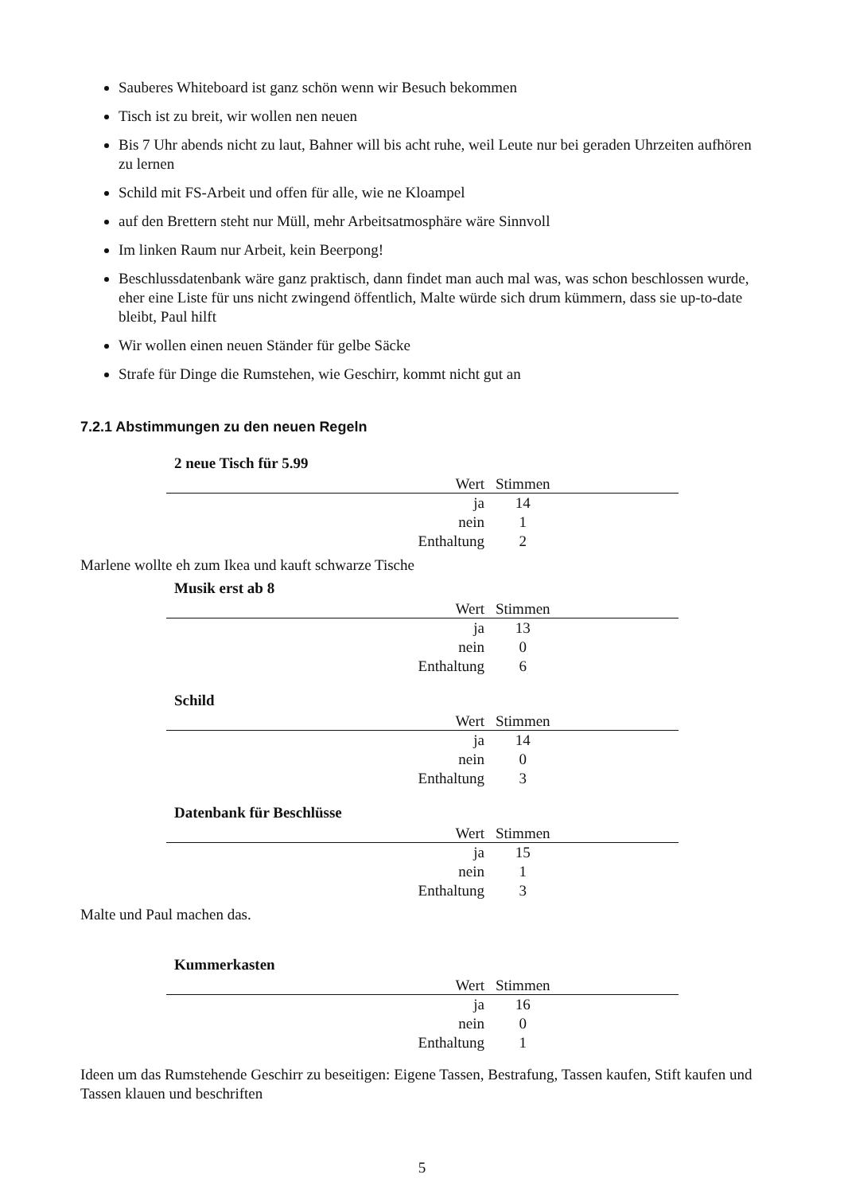Sauberes Whiteboard ist ganz schön wenn wir Besuch bekommen
Tisch ist zu breit, wir wollen nen neuen
Bis 7 Uhr abends nicht zu laut, Bahner will bis acht ruhe, weil Leute nur bei geraden Uhrzeiten aufhören zu lernen
Schild mit FS-Arbeit und offen für alle, wie ne Kloampel
auf den Brettern steht nur Müll, mehr Arbeitsatmosphäre wäre Sinnvoll
Im linken Raum nur Arbeit, kein Beerpong!
Beschlussdatenbank wäre ganz praktisch, dann findet man auch mal was, was schon beschlossen wurde, eher eine Liste für uns nicht zwingend öffentlich, Malte würde sich drum kümmern, dass sie up-to-date bleibt, Paul hilft
Wir wollen einen neuen Ständer für gelbe Säcke
Strafe für Dinge die Rumstehen, wie Geschirr, kommt nicht gut an
7.2.1 Abstimmungen zu den neuen Regeln
2 neue Tisch für 5.99
| Wert | Stimmen | |
| --- | --- | --- |
| ja | 14 | |
| nein | 1 | |
| Enthaltung | 2 | |
Marlene wollte eh zum Ikea und kauft schwarze Tische
Musik erst ab 8
| Wert | Stimmen | |
| --- | --- | --- |
| ja | 13 | |
| nein | 0 | |
| Enthaltung | 6 | |
Schild
| Wert | Stimmen | |
| --- | --- | --- |
| ja | 14 | |
| nein | 0 | |
| Enthaltung | 3 | |
Datenbank für Beschlüsse
| Wert | Stimmen | |
| --- | --- | --- |
| ja | 15 | |
| nein | 1 | |
| Enthaltung | 3 | |
Malte und Paul machen das.
Kummerkasten
| Wert | Stimmen | |
| --- | --- | --- |
| ja | 16 | |
| nein | 0 | |
| Enthaltung | 1 | |
Ideen um das Rumstehende Geschirr zu beseitigen: Eigene Tassen, Bestrafung, Tassen kaufen, Stift kaufen und Tassen klauen und beschriften
5